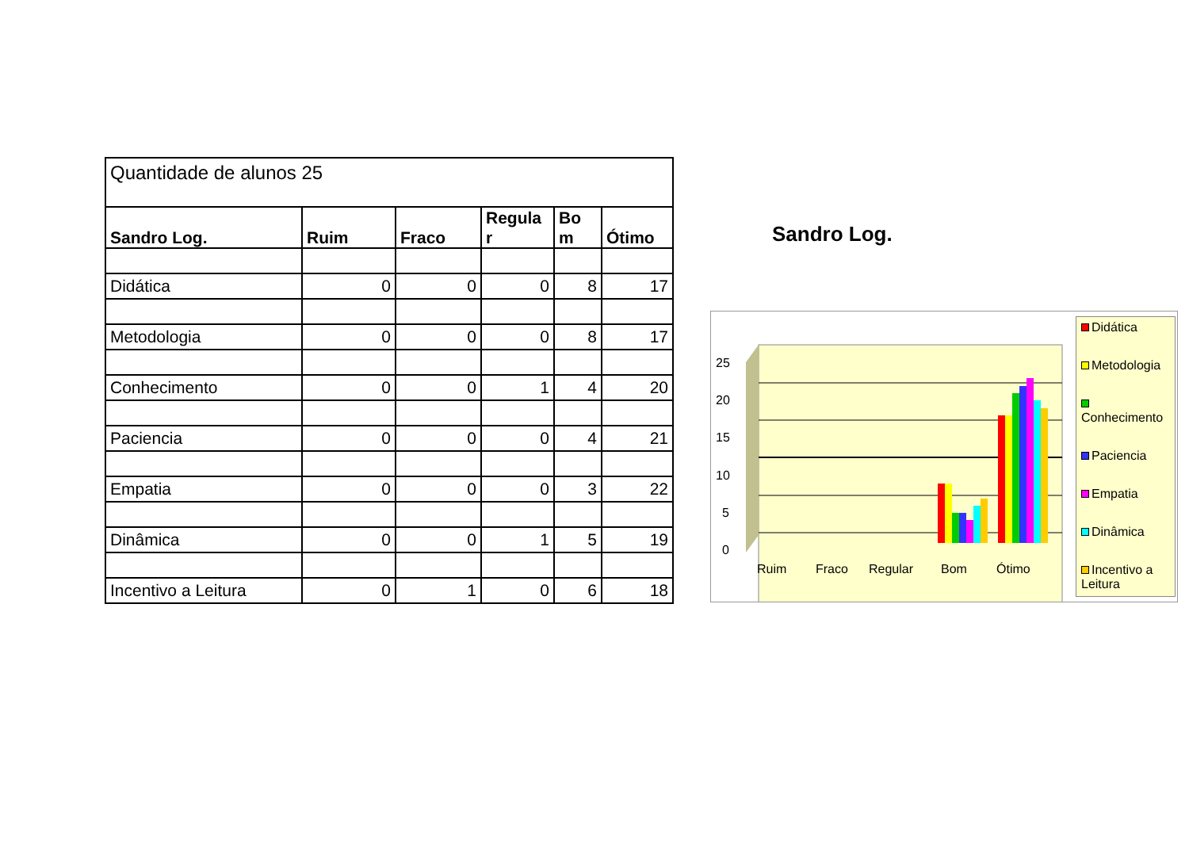| Quantidade de alunos 25 | | | | | |
| Sandro Log. | Ruim | Fraco | Regula r | Bo m | Ótimo |
| Didática | 0 | 0 | 0 | 8 | 17 |
| Metodologia | 0 | 0 | 0 | 8 | 17 |
| Conhecimento | 0 | 0 | 1 | 4 | 20 |
| Paciencia | 0 | 0 | 0 | 4 | 21 |
| Empatia | 0 | 0 | 0 | 3 | 22 |
| Dinâmica | 0 | 0 | 1 | 5 | 19 |
| Incentivo a Leitura | 0 | 1 | 0 | 6 | 18 |
Sandro Log.
25
20
15
10
5
0
Ruim
Fraco
Regular
Bom
Ótimo
Didática
Metodologia
Conhecimento
Paciencia
Empatia
Dinâmica
Incentivo a Leitura